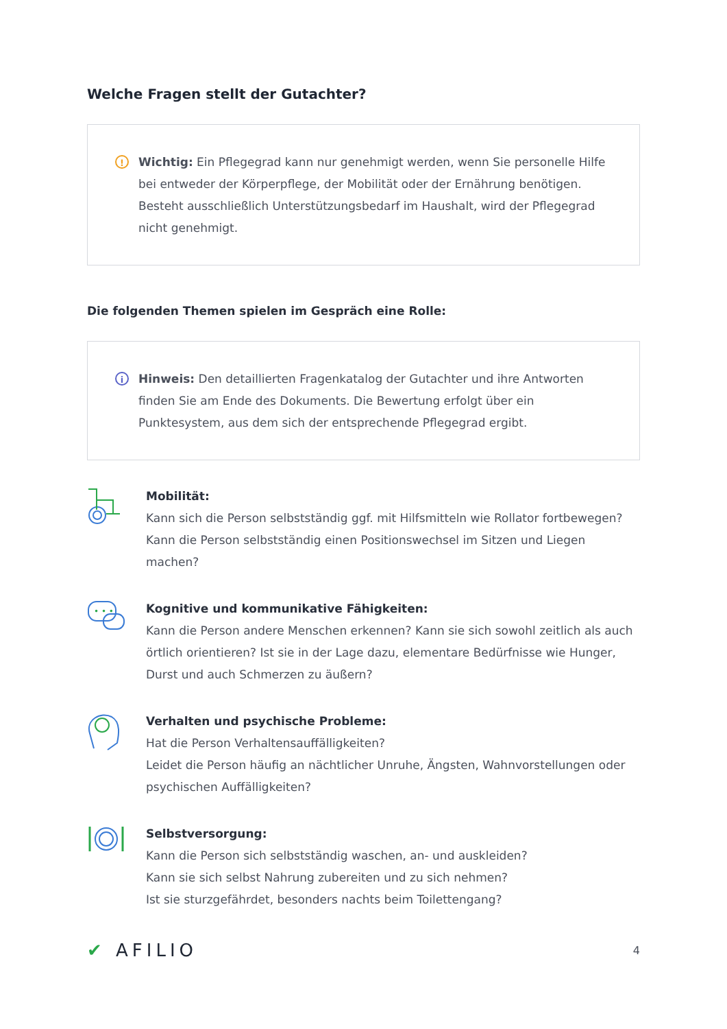Welche Fragen stellt der Gutachter?
!
Wichtig: Ein Pflegegrad kann nur genehmigt werden, wenn Sie personelle Hilfe bei entweder der Körperpflege, der Mobilität oder der Ernährung benötigen.
Besteht ausschließlich Unterstützungsbedarf im Haushalt, wird der Pflegegrad nicht genehmigt.
Die folgenden Themen spielen im Gespräch eine Rolle:
i
Hinweis: Den detaillierten Fragenkatalog der Gutachter und ihre Antworten finden Sie am Ende des Dokuments. Die Bewertung erfolgt über ein Punktesystem, aus dem sich der entsprechende Pflegegrad ergibt.
Mobilität:
Kann sich die Person selbstständig ggf. mit Hilfsmitteln wie Rollator fortbewegen?
Kann die Person selbstständig einen Positionswechsel im Sitzen und Liegen machen?
• • •
Kognitive und kommunikative Fähigkeiten:
Kann die Person andere Menschen erkennen? Kann sie sich sowohl zeitlich als auch örtlich orientieren? Ist sie in der Lage dazu, elementare Bedürfnisse wie Hunger, Durst und auch Schmerzen zu äußern?
Verhalten und psychische Probleme:
Hat die Person Verhaltensauffälligkeiten?
Leidet die Person häufig an nächtlicher Unruhe, Ängsten, Wahnvorstellungen oder psychischen Auffälligkeiten?
Selbstversorgung:
Kann die Person sich selbstständig waschen, an- und auskleiden?
Kann sie sich selbst Nahrung zubereiten und zu sich nehmen?
Ist sie sturzgefährdet, besonders nachts beim Toilettengang?
✔ AFILIO
4